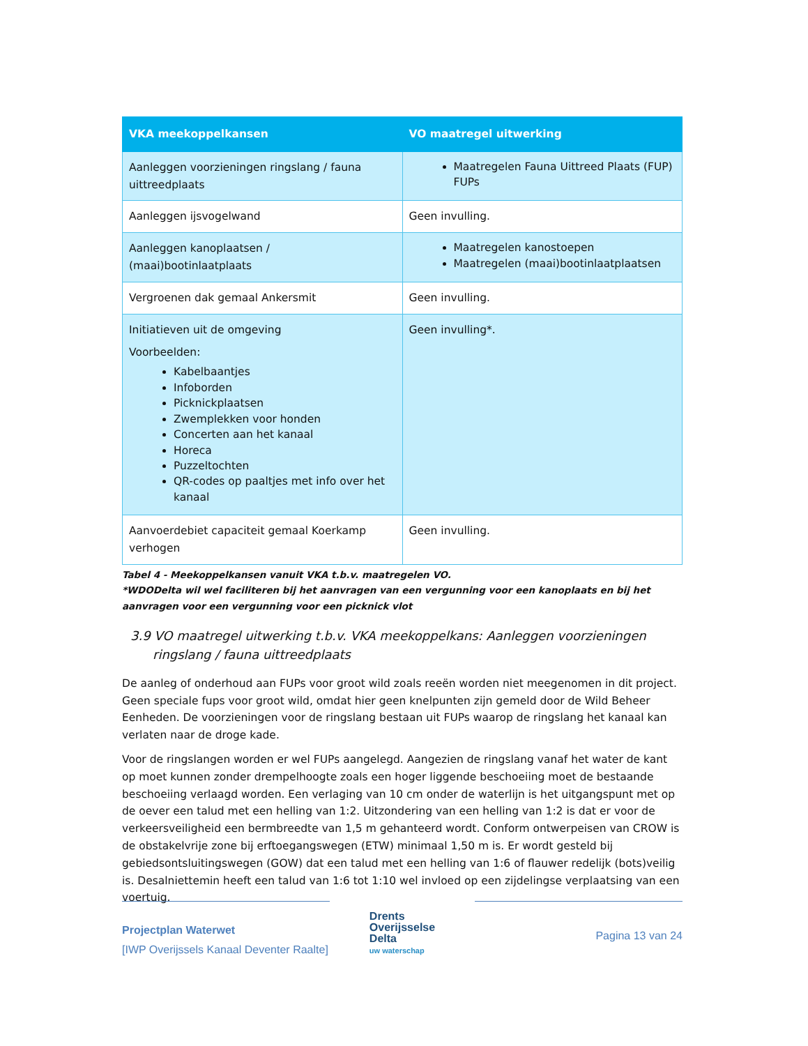| VKA meekoppelkansen | VO maatregel uitwerking |
| --- | --- |
| Aanleggen voorzieningen ringslang / fauna uittreedplaats | Maatregelen Fauna Uittreed Plaats (FUP) FUPs |
| Aanleggen ijsvogelwand | Geen invulling. |
| Aanleggen kanoplaatsen / (maai)bootinlaatplaats | Maatregelen kanostoepen Maatregelen (maai)bootinlaatplaatsen |
| Vergroenen dak gemaal Ankersmit | Geen invulling. |
| Initiatieven uit de omgeving Voorbeelden: Kabelbaantjes Infoborden Picknickplaatsen Zwemplekken voor honden Concerten aan het kanaal Horeca Puzzeltochten QR-codes op paaltjes met info over het kanaal | Geen invulling*. |
| Aanvoerdebiet capaciteit gemaal Koerkamp verhogen | Geen invulling. |
Tabel 4 - Meekoppelkansen vanuit VKA t.b.v. maatregelen VO.
*WDODelta wil wel faciliteren bij het aanvragen van een vergunning voor een kanoplaats en bij het aanvragen voor een vergunning voor een picknick vlot
3.9 VO maatregel uitwerking t.b.v. VKA meekoppelkans: Aanleggen voorzieningen ringslang / fauna uittreedplaats
De aanleg of onderhoud aan FUPs voor groot wild zoals reeën worden niet meegenomen in dit project. Geen speciale fups voor groot wild, omdat hier geen knelpunten zijn gemeld door de Wild Beheer Eenheden. De voorzieningen voor de ringslang bestaan uit FUPs waarop de ringslang het kanaal kan verlaten naar de droge kade.
Voor de ringslangen worden er wel FUPs aangelegd. Aangezien de ringslang vanaf het water de kant op moet kunnen zonder drempelhoogte zoals een hoger liggende beschoeiing moet de bestaande beschoeiing verlaagd worden. Een verlaging van 10 cm onder de waterlijn is het uitgangspunt met op de oever een talud met een helling van 1:2. Uitzondering van een helling van 1:2 is dat er voor de verkeersveiligheid een bermbreedte van 1,5 m gehanteerd wordt. Conform ontwerpeisen van CROW is de obstakelvrije zone bij erftoegangswegen (ETW) minimaal 1,50 m is. Er wordt gesteld bij gebiedsontsluitingswegen (GOW) dat een talud met een helling van 1:6 of flauwer redelijk (bots)veilig is. Desalniettemin heeft een talud van 1:6 tot 1:10 wel invloed op een zijdelingse verplaatsing van een voertuig.
Projectplan Waterwet
[IWP Overijssels Kanaal Deventer Raalte]
Drents
Overijsselse
Delta
uw waterschap
Pagina 13 van 24